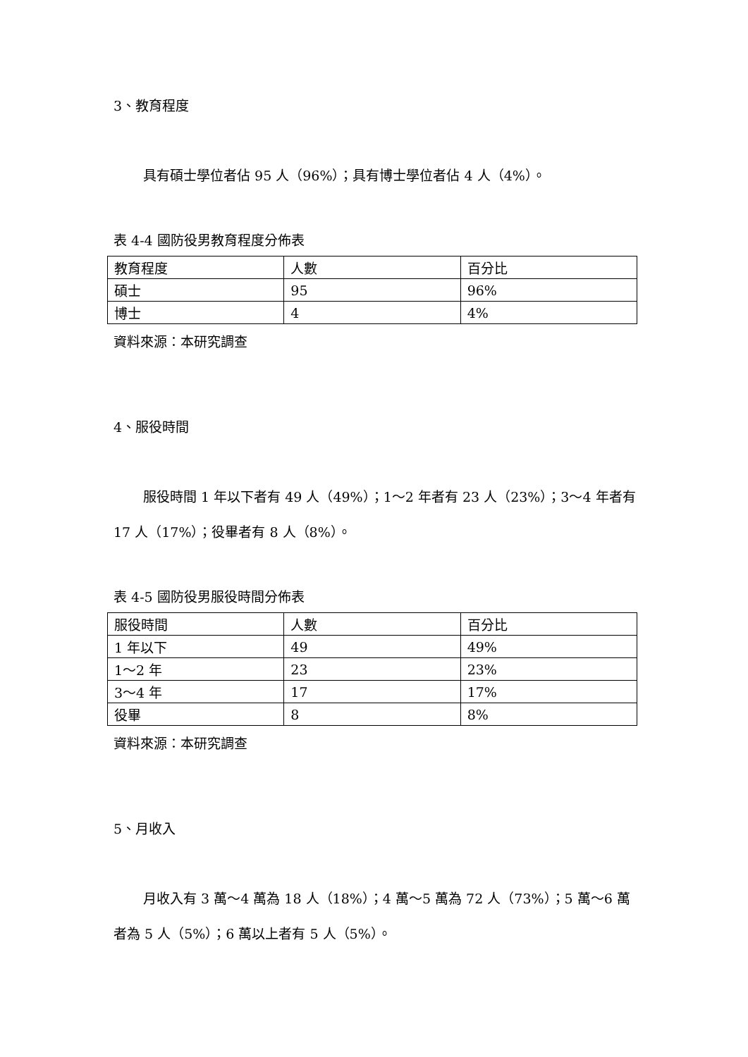3、教育程度
具有碩士學位者佔 95 人（96%）；具有博士學位者佔 4 人（4%）。
表 4-4 國防役男教育程度分佈表
| 教育程度 | 人數 | 百分比 |
| --- | --- | --- |
| 碩士 | 95 | 96% |
| 博士 | 4 | 4% |
資料來源：本研究調查
4、服役時間
服役時間 1 年以下者有 49 人（49%）；1～2 年者有 23 人（23%）；3～4 年者有 17 人（17%）；役畢者有 8 人（8%）。
表 4-5 國防役男服役時間分佈表
| 服役時間 | 人數 | 百分比 |
| --- | --- | --- |
| 1 年以下 | 49 | 49% |
| 1～2 年 | 23 | 23% |
| 3～4 年 | 17 | 17% |
| 役畢 | 8 | 8% |
資料來源：本研究調查
5、月收入
月收入有 3 萬～4 萬為 18 人（18%）；4 萬～5 萬為 72 人（73%）；5 萬～6 萬者為 5 人（5%）；6 萬以上者有 5 人（5%）。